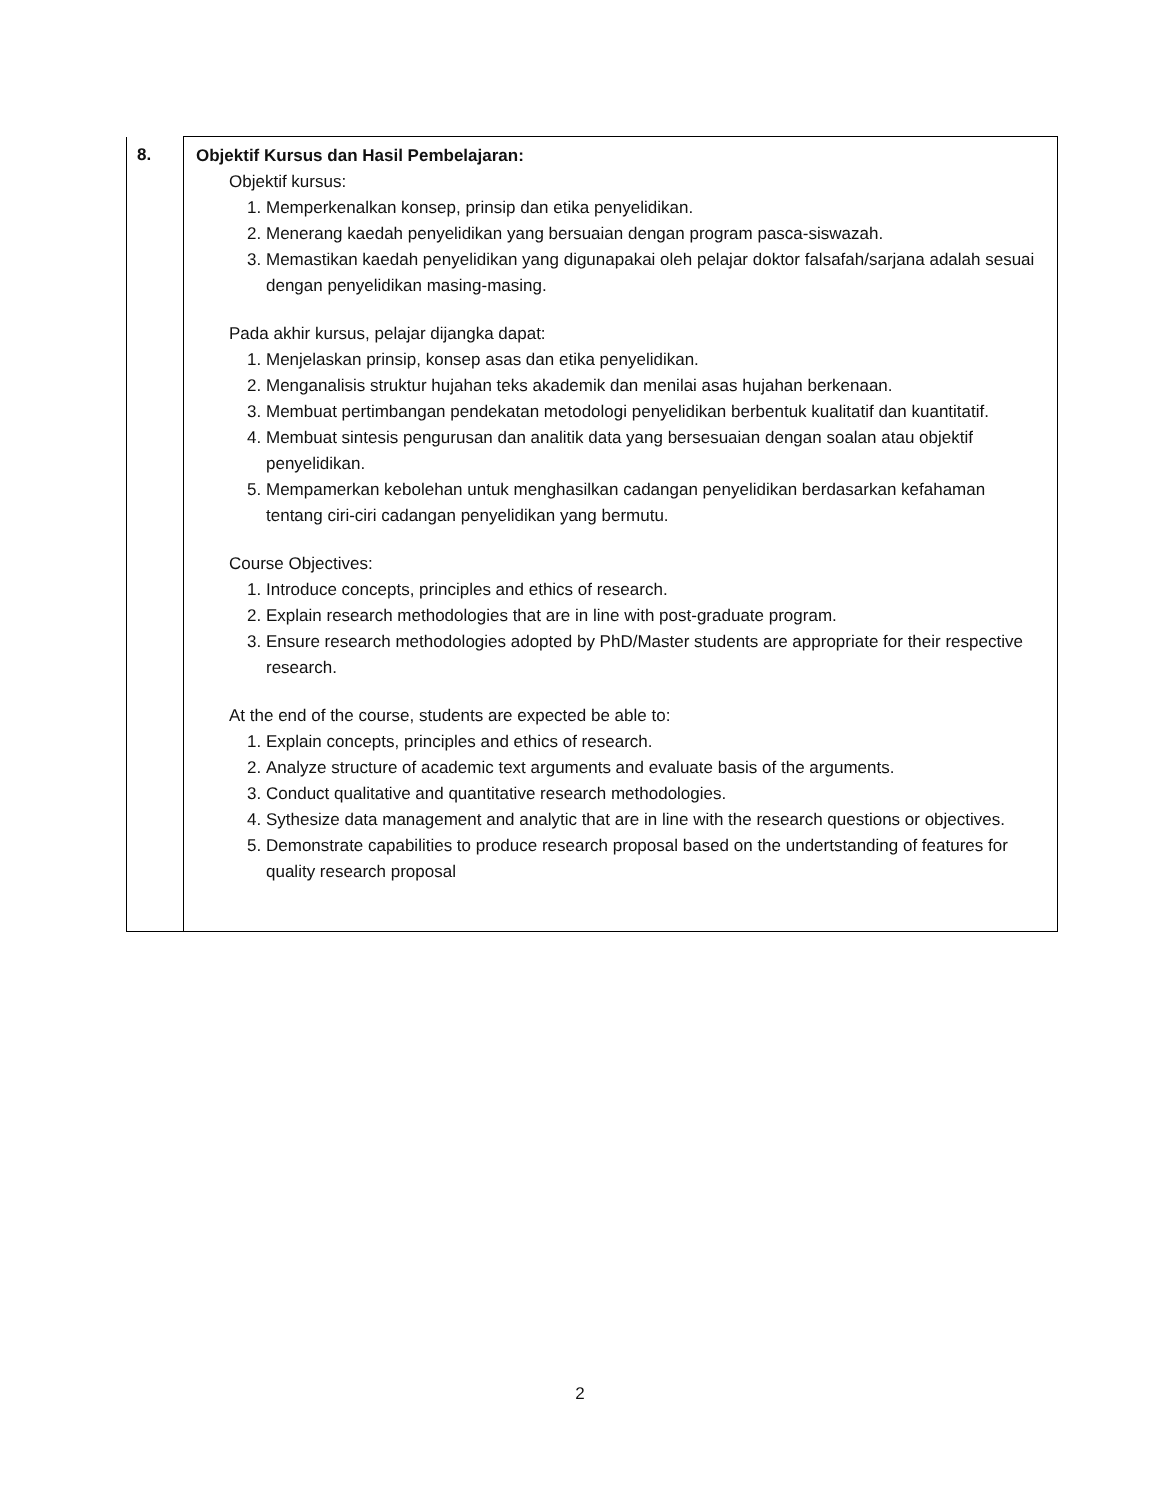| 8. | Objektif Kursus dan Hasil Pembelajaran: Objektif kursus: 1. Memperkenalkan konsep, prinsip dan etika penyelidikan. 2. Menerang kaedah penyelidikan yang bersuaian dengan program pasca-siswazah. 3. Memastikan kaedah penyelidikan yang digunapakai oleh pelajar doktor falsafah/sarjana adalah sesuai dengan penyelidikan masing-masing. Pada akhir kursus, pelajar dijangka dapat: 1. Menjelaskan prinsip, konsep asas dan etika penyelidikan. 2. Menganalisis struktur hujahan teks akademik dan menilai asas hujahan berkenaan. 3. Membuat pertimbangan pendekatan metodologi penyelidikan berbentuk kualitatif dan kuantitatif. 4. Membuat sintesis pengurusan dan analitik data yang bersesuaian dengan soalan atau objektif penyelidikan. 5. Mempamerkan kebolehan untuk menghasilkan cadangan penyelidikan berdasarkan kefahaman tentang ciri-ciri cadangan penyelidikan yang bermutu. Course Objectives: 1. Introduce concepts, principles and ethics of research. 2. Explain research methodologies that are in line with post-graduate program. 3. Ensure research methodologies adopted by PhD/Master students are appropriate for their respective research. At the end of the course, students are expected be able to: 1. Explain concepts, principles and ethics of research. 2. Analyze structure of academic text arguments and evaluate basis of the arguments. 3. Conduct qualitative and quantitative research methodologies. 4. Sythesize data management and analytic that are in line with the research questions or objectives. 5. Demonstrate capabilities to produce research proposal based on the undertstanding of features for quality research proposal |
2